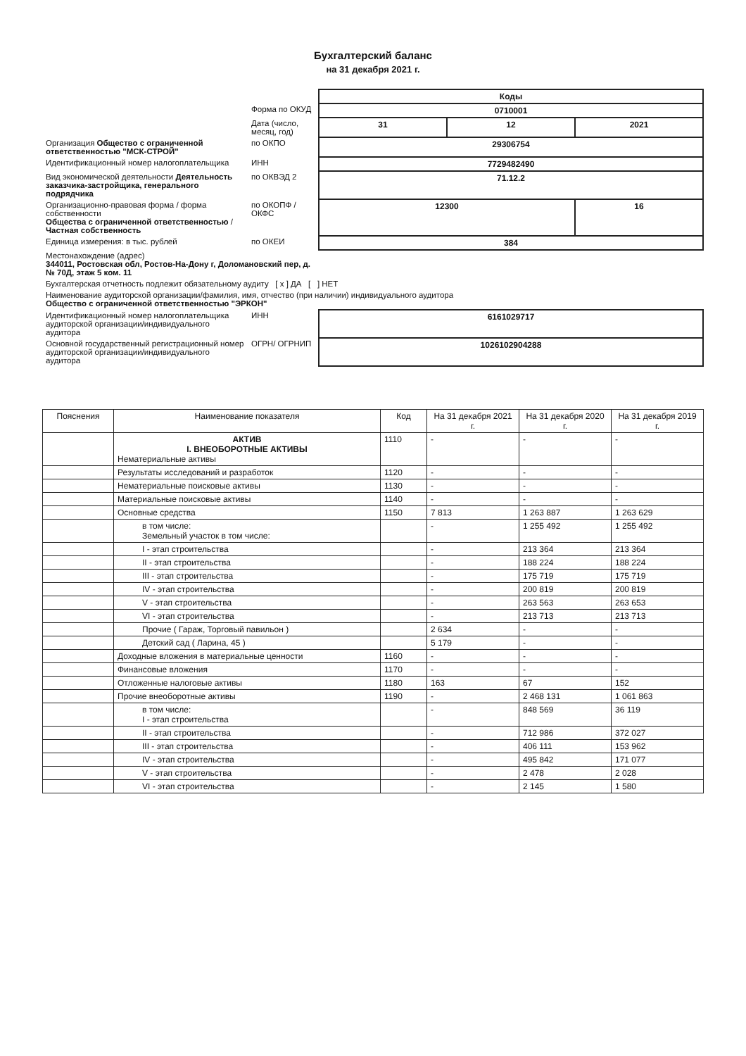Бухгалтерский баланс
на 31 декабря 2021 г.
| | | Коды | | |
| | Форма по ОКУД | 0710001 | | |
| | Дата (число, месяц, год) | 31 | 12 | 2021 |
| Организация Общество с ограниченной ответственностью "МСК-СТРОЙ" | по ОКПО | 29306754 | | |
| Идентификационный номер налогоплательщика | ИНН | 7729482490 | | |
| Вид экономической деятельности Деятельность заказчика-застройщика, генерального подрядчика | по ОКВЭД 2 | 71.12.2 | | |
| Организационно-правовая форма / форма собственности Общества с ограниченной ответственностью / Частная собственность | по ОКОПФ / ОКФС | 12300 | | 16 |
| Единица измерения: в тыс. рублей | по ОКЕИ | 384 | | |
| Местонахождение (адрес) 344011, Ростовская обл, Ростов-На-Дону г, Доломановский пер, д. № 70Д, этаж 5 ком. 11 | | | | |
| Бухгалтерская отчетность подлежит обязательному аудиту [ x ] ДА [ ] НЕТ | | | | |
| Наименование аудиторской организации/фамилия, имя, отчество (при наличии) индивидуального аудитора Общество с ограниченной ответственностью "ЭРКОН" | | | | |
| Идентификационный номер налогоплательщика аудиторской организации/индивидуального аудитора | ИНН | 6161029717 | | |
| Основной государственный регистрационный номер аудиторской организации/индивидуального аудитора | ОГРН/ ОГРНИП | 1026102904288 | | |
| Пояснения | Наименование показателя | Код | На 31 декабря 2021 г. | На 31 декабря 2020 г. | На 31 декабря 2019 г. |
| --- | --- | --- | --- | --- | --- |
| | АКТИВ I. ВНЕОБОРОТНЫЕ АКТИВЫ Нематериальные активы | 1110 | - | - | - |
| | Результаты исследований и разработок | 1120 | - | - | - |
| | Нематериальные поисковые активы | 1130 | - | - | - |
| | Материальные поисковые активы | 1140 | - | - | - |
| | Основные средства | 1150 | 7 813 | 1 263 887 | 1 263 629 |
| | в том числе: Земельный участок в том числе: | | - | 1 255 492 | 1 255 492 |
| | I - этап строительства | | - | 213 364 | 213 364 |
| | II - этап строительства | | - | 188 224 | 188 224 |
| | III - этап строительства | | - | 175 719 | 175 719 |
| | IV - этап строительства | | - | 200 819 | 200 819 |
| | V - этап строительства | | - | 263 563 | 263 653 |
| | VI - этап строительства | | - | 213 713 | 213 713 |
| | Прочие ( Гараж, Торговый павильон ) | | 2 634 | - | - |
| | Детский сад ( Ларина, 45 ) | | 5 179 | - | - |
| | Доходные вложения в материальные ценности | 1160 | - | - | - |
| | Финансовые вложения | 1170 | - | - | - |
| | Отложенные налоговые активы | 1180 | 163 | 67 | 152 |
| | Прочие внеоборотные активы | 1190 | - | 2 468 131 | 1 061 863 |
| | в том числе: I - этап строительства | | - | 848 569 | 36 119 |
| | II - этап строительства | | - | 712 986 | 372 027 |
| | III - этап строительства | | - | 406 111 | 153 962 |
| | IV - этап строительства | | - | 495 842 | 171 077 |
| | V - этап строительства | | - | 2 478 | 2 028 |
| | VI - этап строительства | | - | 2 145 | 1 580 |